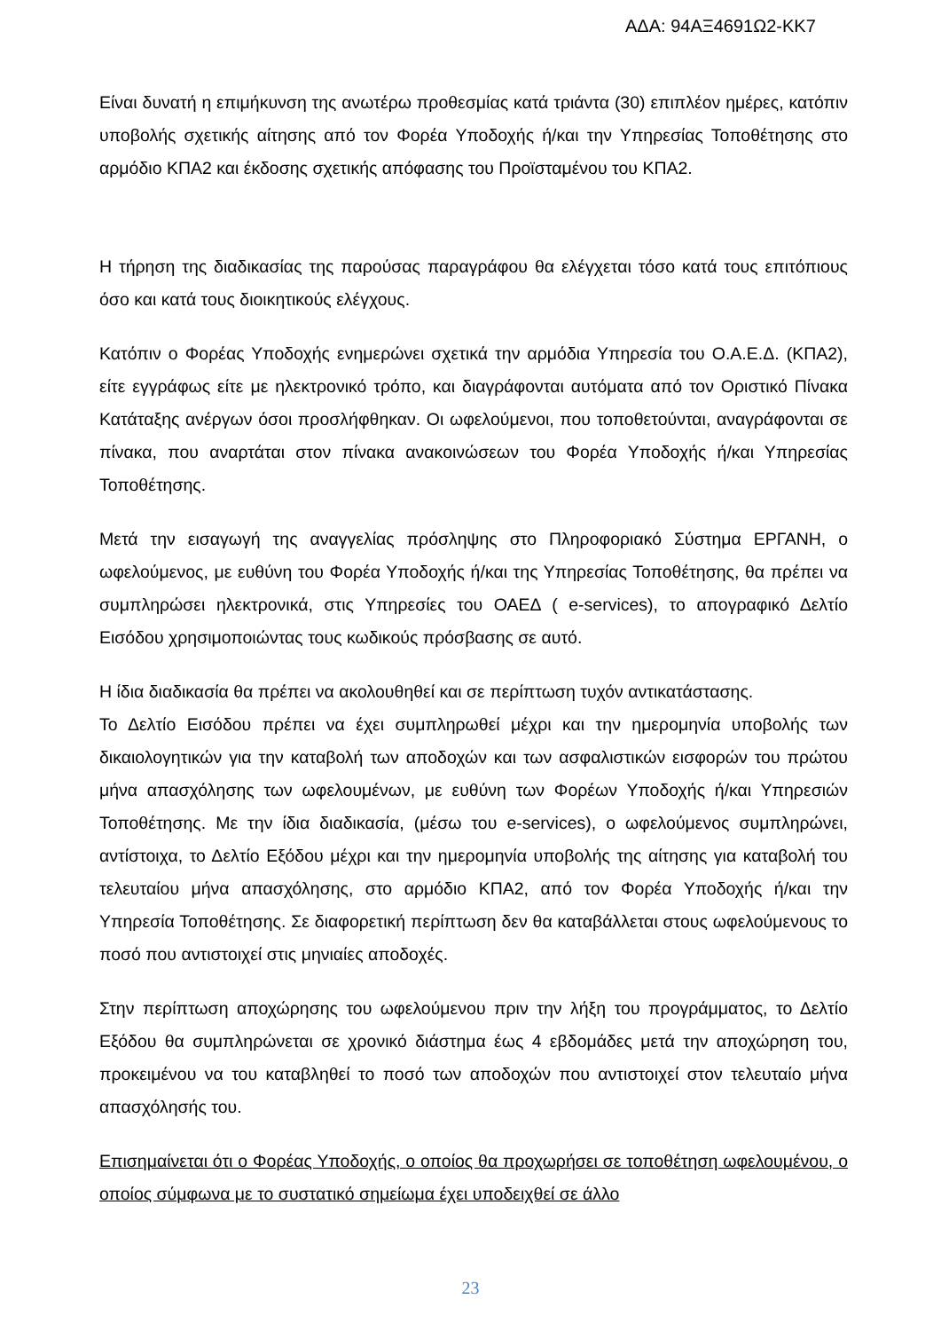ΑΔΑ: 94ΑΞ4691Ω2-ΚΚ7
Είναι δυνατή η επιμήκυνση της ανωτέρω προθεσμίας κατά τριάντα (30) επιπλέον ημέρες, κατόπιν υποβολής σχετικής αίτησης από τον Φορέα Υποδοχής ή/και την Υπηρεσίας Τοποθέτησης στο αρμόδιο ΚΠΑ2 και έκδοσης σχετικής απόφασης του Προϊσταμένου του ΚΠΑ2.
Η τήρηση της διαδικασίας της παρούσας παραγράφου θα ελέγχεται τόσο κατά τους επιτόπιους όσο και κατά τους διοικητικούς ελέγχους.
Κατόπιν ο Φορέας Υποδοχής ενημερώνει σχετικά την αρμόδια Υπηρεσία του Ο.Α.Ε.Δ. (ΚΠΑ2), είτε εγγράφως είτε με ηλεκτρονικό τρόπο, και διαγράφονται αυτόματα από τον Οριστικό Πίνακα Κατάταξης ανέργων όσοι προσλήφθηκαν. Οι ωφελούμενοι, που τοποθετούνται, αναγράφονται σε πίνακα, που αναρτάται στον πίνακα ανακοινώσεων του Φορέα Υποδοχής ή/και Υπηρεσίας Τοποθέτησης.
Μετά την εισαγωγή της αναγγελίας πρόσληψης στο Πληροφοριακό Σύστημα ΕΡΓΑΝΗ, ο ωφελούμενος, με ευθύνη του Φορέα Υποδοχής ή/και της Υπηρεσίας Τοποθέτησης, θα πρέπει να συμπληρώσει ηλεκτρονικά, στις Υπηρεσίες του ΟΑΕΔ ( e-services), το απογραφικό Δελτίο Εισόδου χρησιμοποιώντας τους κωδικούς πρόσβασης σε αυτό.
Η ίδια διαδικασία θα πρέπει να ακολουθηθεί και σε περίπτωση τυχόν αντικατάστασης.
Το Δελτίο Εισόδου πρέπει να έχει συμπληρωθεί μέχρι και την ημερομηνία υποβολής των δικαιολογητικών για την καταβολή των αποδοχών και των ασφαλιστικών εισφορών του πρώτου μήνα απασχόλησης των ωφελουμένων, με ευθύνη των Φορέων Υποδοχής ή/και Υπηρεσιών Τοποθέτησης. Με την ίδια διαδικασία, (μέσω του e-services), ο ωφελούμενος συμπληρώνει, αντίστοιχα, το Δελτίο Εξόδου μέχρι και την ημερομηνία υποβολής της αίτησης για καταβολή του τελευταίου μήνα απασχόλησης, στο αρμόδιο ΚΠΑ2, από τον Φορέα Υποδοχής ή/και την Υπηρεσία Τοποθέτησης. Σε διαφορετική περίπτωση δεν θα καταβάλλεται στους ωφελούμενους το ποσό που αντιστοιχεί στις μηνιαίες αποδοχές.
Στην περίπτωση αποχώρησης του ωφελούμενου πριν την λήξη του προγράμματος, το Δελτίο Εξόδου θα συμπληρώνεται σε χρονικό διάστημα έως 4 εβδομάδες μετά την αποχώρηση του, προκειμένου να του καταβληθεί το ποσό των αποδοχών που αντιστοιχεί στον τελευταίο μήνα απασχόλησής του.
Επισημαίνεται ότι ο Φορέας Υποδοχής, ο οποίος θα προχωρήσει σε τοποθέτηση ωφελουμένου, ο οποίος σύμφωνα με το συστατικό σημείωμα έχει υποδειχθεί σε άλλο
23